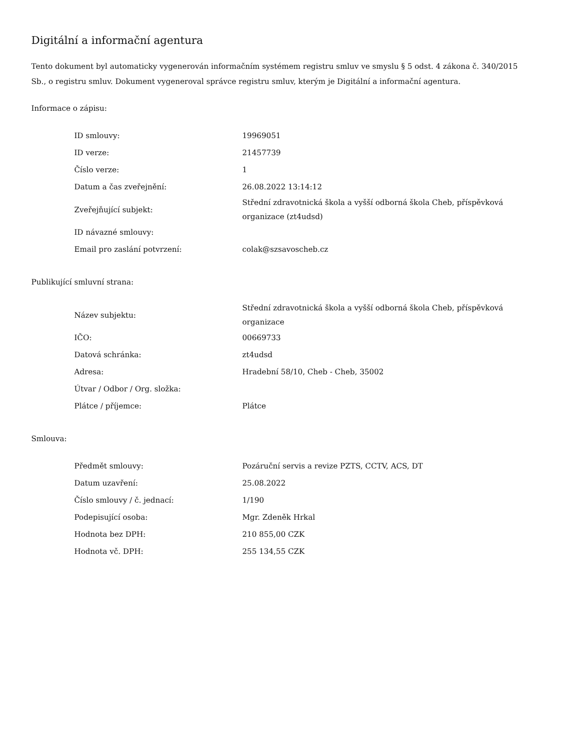Digitální a informační agentura
Tento dokument byl automaticky vygenerován informačním systémem registru smluv ve smyslu § 5 odst. 4 zákona č. 340/2015 Sb., o registru smluv. Dokument vygeneroval správce registru smluv, kterým je Digitální a informační agentura.
Informace o zápisu:
| ID smlouvy: | 19969051 |
| ID verze: | 21457739 |
| Číslo verze: | 1 |
| Datum a čas zveřejnění: | 26.08.2022 13:14:12 |
| Zveřejňující subjekt: | Střední zdravotnická škola a vyšší odborná škola Cheb, příspěvková organizace (zt4udsd) |
| ID návazné smlouvy: | |
| Email pro zaslání potvrzení: | colak@szsavoscheb.cz |
Publikující smluvní strana:
| Název subjektu: | Střední zdravotnická škola a vyšší odborná škola Cheb, příspěvková organizace |
| IČO: | 00669733 |
| Datová schránka: | zt4udsd |
| Adresa: | Hradební 58/10, Cheb - Cheb, 35002 |
| Útvar / Odbor / Org. složka: | |
| Plátce / příjemce: | Plátce |
Smlouva:
| Předmět smlouvy: | Pozáruční servis a revize PZTS, CCTV, ACS, DT |
| Datum uzavření: | 25.08.2022 |
| Číslo smlouvy / č. jednací: | 1/190 |
| Podepisující osoba: | Mgr. Zdeněk Hrkal |
| Hodnota bez DPH: | 210 855,00 CZK |
| Hodnota vč. DPH: | 255 134,55 CZK |